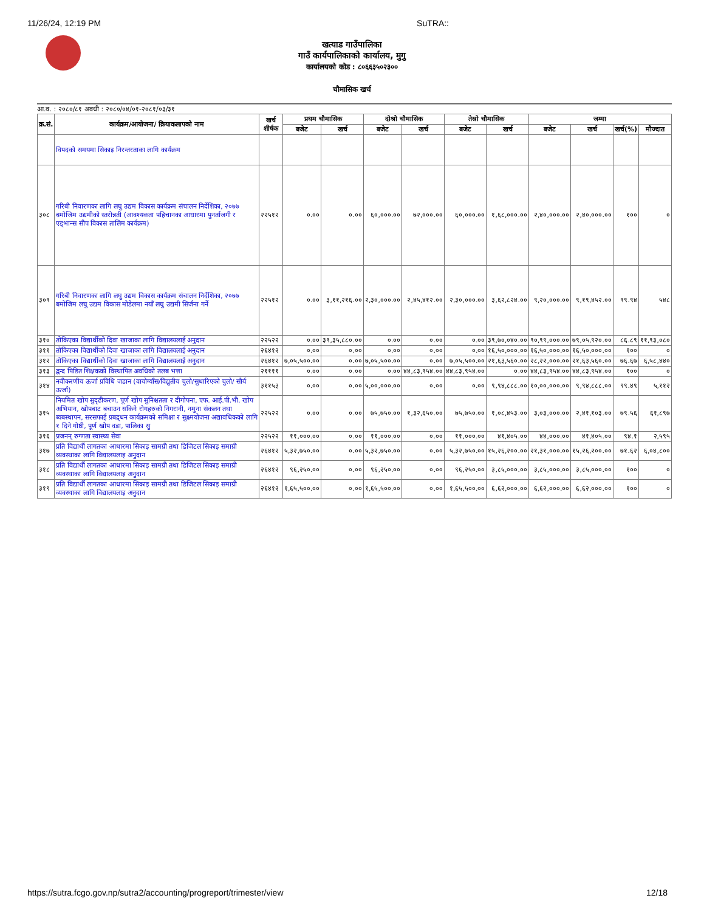11/26/24, 12:19 PM SuTRA::
खत्याड गाउँपालिका
गाउँ कार्यपालिकाको कार्यालय, मुगु
कार्यालयको कोड : ८०६६३५०२३००
चौमासिक खर्च
आ.व. : २०८०/८१ अवधी : २०८०/०४/०१-२०८१/०३/३१
| क्र.सं. | कार्यक्रम/आयोजना/ क्रियाकलापको नाम | खर्च शीर्षक | प्रथम चौमासिक | | दोश्रो चौमासिक | | तेस्रो चौमासिक | | जम्मा | | | |
| --- | --- | --- | --- | --- | --- | --- | --- | --- | --- | --- | --- | --- |
| | | | बजेट | खर्च | बजेट | खर्च | बजेट | खर्च | बजेट | खर्च | खर्च(%) | मौज्दात |
| | विपदको समयमा सिकाइ निरन्तरताका लागि कार्यक्रम | | | | | | | | | | | |
| ३०८ | गरिबी निवारणका लागि लघु उद्यम विकास कार्यक्रम संचालन निर्देशिका, २०७७ बमोजिम उद्यमीको स्तरोन्नती (आवश्यकता पहिचानका आधारमा पुनर्ताजगी र एड्भान्स सीप विकास तालिम कार्यक्रम) | २२५१२ | ०.०० | ०.०० | ६०,०००.०० | ७२,०००.०० | ६०,०००.०० | १,६८,०००.०० | २,४०,०००.०० | २,४०,०००.०० | १०० | ० |
| ३०९ | गरिबी निवारणका लागि लघु उद्यम विकास कार्यक्रम संचालन निर्देशिका, २०७७ बमोजिम लघु उद्यम विकास मोडेलमा नयाँ लघु उद्यमी सिर्जना गर्ने | २२५१२ | ०.०० | ३,११,२१६.०० | २,३०,०००.०० | २,४५,४१२.०० | २,३०,०००.०० | ३,६२,८२४.०० | ९,२०,०००.०० | ९,१९,४५२.०० | ९९.९४ | ५४८ |
| ३१० | तोकिएका विद्यार्थीको दिवा खाजाका लागि विद्यालयलाई अनुदान | २२५२२ | ०.०० | ३९,३५,८८०.०० | ०.०० | ०.०० | ०.०० | ३९,७०,०४०.०० | ९०,९९,०००.०० | ७९,०५,९२०.०० | ८६.८९ | ११,९३,०८० |
| ३११ | तोकिएका विद्यार्थीको दिवा खाजाका लागि विद्यालयलाई अनुदान | २६४१२ | ०.०० | ०.०० | ०.०० | ०.०० | ०.०० | १६,५०,०००.०० | १६,५०,०००.०० | १६,५०,०००.०० | १०० | ० |
| ३१२ | तोकिएका विद्यार्थीको दिवा खाजाका लागि विद्यालयलाई अनुदान | २६४१२ | ७,०५,५००.०० | ०.०० | ७,०५,५००.०० | ०.०० | ७,०५,५००.०० | २१,६३,५६०.०० | २८,२२,०००.०० | २१,६३,५६०.०० | ७६.६७ | ६,५८,४४० |
| ३१३ | द्वन्द पिडित शिक्षकको विस्थापित अवधिको तलब भत्ता | २११११ | ०.०० | ०.०० | ०.०० | ४४,८३,९५४.०० | ४४,८३,९५४.०० | ०.०० | ४४,८३,९५४.०० | ४४,८३,९५४.०० | १०० | ० |
| ३१४ | नवीकरणीय ऊर्जा प्रविधि जडान (वायोग्याँस/विद्युतीय चुलो/सुधारिएको चुलो/ सौर्य ऊर्जा) | ३११५३ | ०.०० | ०.०० | ५,००,०००.०० | ०.०० | ०.०० | ९,९४,८८८.०० | १०,००,०००.०० | ९,९४,८८८.०० | ९९.४९ | ५,११२ |
| ३१५ | नियमित खोप सुदृढीकरण, पूर्ण खोप सुनिश्चतता र दीगोपना, एफ. आई.पी.भी. खोप अभियान, खोपबाट बचाउन सकिने रोगहरुको निगरानी, नमुना संकलन तथा ब्यबस्थापन, सरसफाई प्रबद्र्धन कार्यक्रमको समिक्षा र सुक्ष्मयोजना अद्यावधिकको लागि १ दिने गोष्ठी, पूर्ण खोप वडा, पालिका सु | २२५२२ | ०.०० | ०.०० | ७५,७५०.०० | १,३२,६५०.०० | ७५,७५०.०० | १,०८,४५३.०० | ३,०३,०००.०० | २,४१,१०३.०० | ७९.५६ | ६१,८९७ |
| ३१६ | प्रजनन् रुग्णता स्वास्थ्य सेवा | २२५२२ | ११,०००.०० | ०.०० | ११,०००.०० | ०.०० | ११,०००.०० | ४१,४०५.०० | ४४,०००.०० | ४१,४०५.०० | ९४.१ | २,५९५ |
| ३१७ | प्रति विद्यार्थी लागतका आधारमा सिकाइ सामग्री तथा डिजिटल सिकाइ समाग्री व्यवस्थाका लागि विद्यालयलाइ अनुदान | २६४१२ | ५,३२,७५०.०० | ०.०० | ५,३२,७५०.०० | ०.०० | ५,३२,७५०.०० | १५,२६,२००.०० | २१,३१,०००.०० | १५,२६,२००.०० | ७१.६२ | ६,०४,८०० |
| ३१८ | प्रति विद्यार्थी लागतका आधारमा सिकाइ सामग्री तथा डिजिटल सिकाइ समाग्री व्यवस्थाका लागि विद्यालयलाइ अनुदान | २६४१२ | ९६,२५०.०० | ०.०० | ९६,२५०.०० | ०.०० | ९६,२५०.०० | ३,८५,०००.०० | ३,८५,०००.०० | ३,८५,०००.०० | १०० | ० |
| ३१९ | प्रति विद्यार्थी लागतका आधारमा सिकाइ सामग्री तथा डिजिटल सिकाइ समाग्री व्यवस्थाका लागि विद्यालयलाइ अनुदान | २६४१२ | १,६५,५००.०० | ०.०० | १,६५,५००.०० | ०.०० | १,६५,५००.०० | ६,६२,०००.०० | ६,६२,०००.०० | ६,६२,०००.०० | १०० | ० |
https://sutra.fcgo.gov.np/sutra2/accounting/progreport/trimester/view 12/18